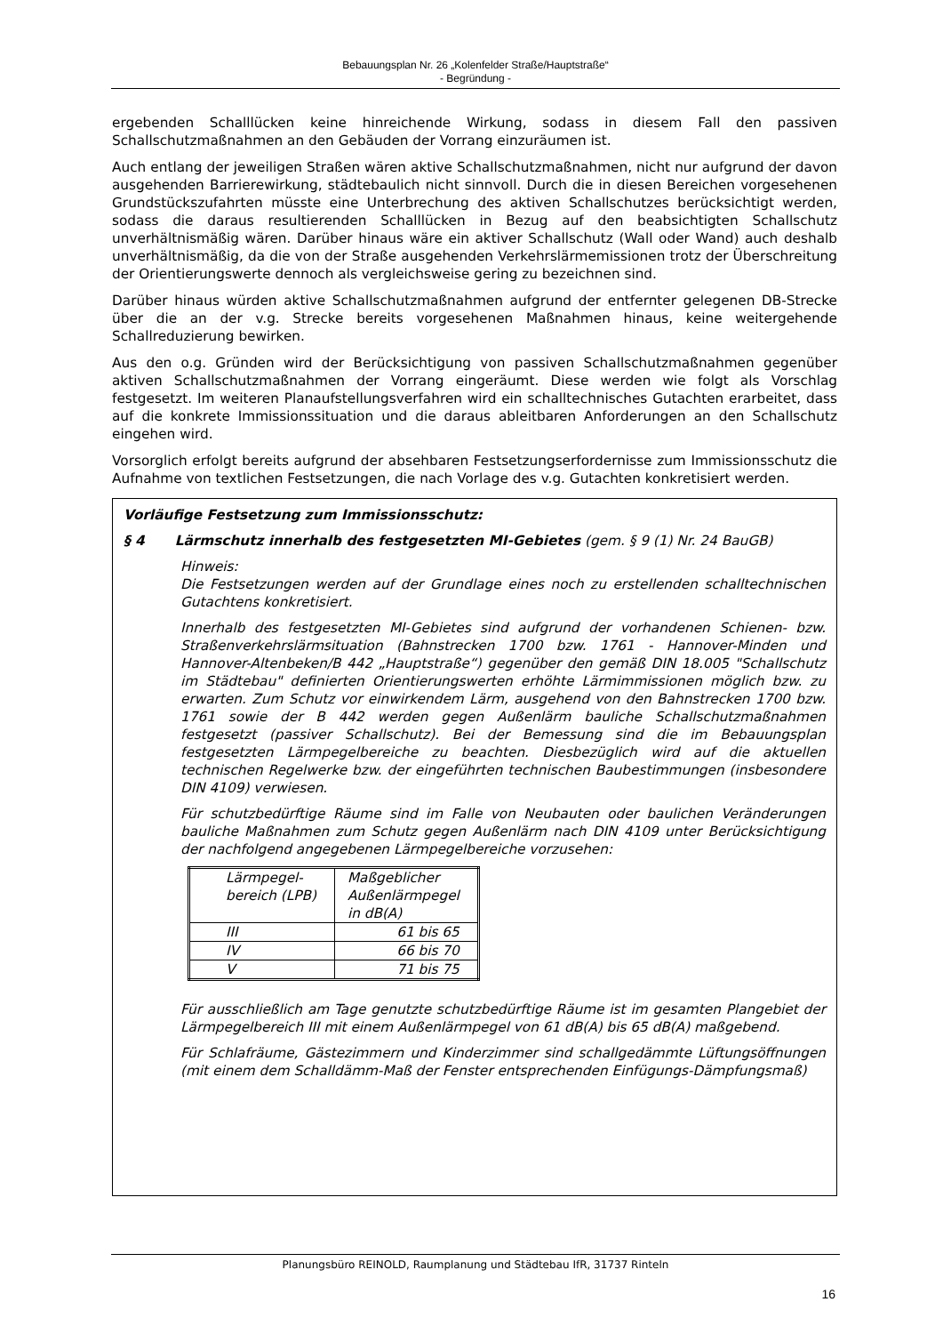Bebauungsplan Nr. 26 „Kolenfelder Straße/Hauptstraße“
- Begründung -
ergebenden Schalllücken keine hinreichende Wirkung, sodass in diesem Fall den passiven Schallschutzmaßnahmen an den Gebäuden der Vorrang einzuräumen ist.
Auch entlang der jeweiligen Straßen wären aktive Schallschutzmaßnahmen, nicht nur aufgrund der davon ausgehenden Barrierewirkung, städtebaulich nicht sinnvoll. Durch die in diesen Bereichen vorgesehenen Grundstückszufahrten müsste eine Unterbrechung des aktiven Schallschutzes berücksichtigt werden, sodass die daraus resultierenden Schalllücken in Bezug auf den beabsichtigten Schallschutz unverhältnismäßig wären. Darüber hinaus wäre ein aktiver Schallschutz (Wall oder Wand) auch deshalb unverhältnismäßig, da die von der Straße ausgehenden Verkehrslärmemissionen trotz der Überschreitung der Orientierungswerte dennoch als vergleichsweise gering zu bezeichnen sind.
Darüber hinaus würden aktive Schallschutzmaßnahmen aufgrund der entfernter gelegenen DB-Strecke über die an der v.g. Strecke bereits vorgesehenen Maßnahmen hinaus, keine weitergehende Schallreduzierung bewirken.
Aus den o.g. Gründen wird der Berücksichtigung von passiven Schallschutzmaßnahmen gegenüber aktiven Schallschutzmaßnahmen der Vorrang eingeräumt. Diese werden wie folgt als Vorschlag festgesetzt. Im weiteren Planaufstellungsverfahren wird ein schalltechnisches Gutachten erarbeitet, dass auf die konkrete Immissionssituation und die daraus ableitbaren Anforderungen an den Schallschutz eingehen wird.
Vorsorglich erfolgt bereits aufgrund der absehbaren Festsetzungserfordernisse zum Immissionsschutz die Aufnahme von textlichen Festsetzungen, die nach Vorlage des v.g. Gutachten konkretisiert werden.
Vorläufige Festsetzung zum Immissionsschutz:
§ 4 Lärmschutz innerhalb des festgesetzten MI-Gebietes (gem. § 9 (1) Nr. 24 BauGB)
Hinweis:
Die Festsetzungen werden auf der Grundlage eines noch zu erstellenden schalltechnischen Gutachtens konkretisiert.
Innerhalb des festgesetzten MI-Gebietes sind aufgrund der vorhandenen Schienen- bzw. Straßenverkehrslärmsituation (Bahnstrecken 1700 bzw. 1761 - Hannover-Minden und Hannover-Altenbeken/B 442 „Hauptstraße“) gegenüber den gemäß DIN 18.005 "Schallschutz im Städtebau" definierten Orientierungswerten erhöhte Lärmimmissionen möglich bzw. zu erwarten. Zum Schutz vor einwirkendem Lärm, ausgehend von den Bahnstrecken 1700 bzw. 1761 sowie der B 442 werden gegen Außenlärm bauliche Schallschutzmaßnahmen festgesetzt (passiver Schallschutz). Bei der Bemessung sind die im Bebauungsplan festgesetzten Lärmpegelbereiche zu beachten. Diesbezüglich wird auf die aktuellen technischen Regelwerke bzw. der eingeführten technischen Baubestimmungen (insbesondere DIN 4109) verwiesen.
Für schutzbedürftige Räume sind im Falle von Neubauten oder baulichen Veränderungen bauliche Maßnahmen zum Schutz gegen Außenlärm nach DIN 4109 unter Berücksichtigung der nachfolgend angegebenen Lärmpegelbereiche vorzusehen:
| Lärmpegel- bereich (LPB) | Maßgeblicher Außenlärmpegel in dB(A) |
| --- | --- |
| III | 61 bis 65 |
| IV | 66 bis 70 |
| V | 71 bis 75 |
Für ausschließlich am Tage genutzte schutzbedürftige Räume ist im gesamten Plangebiet der Lärmpegelbereich III mit einem Außenlärmpegel von 61 dB(A) bis 65 dB(A) maßgebend.
Für Schlafräume, Gästezimmern und Kinderzimmer sind schallgedämmte Lüftungsöffnungen (mit einem dem Schalldämm-Maß der Fenster entsprechenden Einfügungs-Dämpfungsmaß)
Planungsbüro REINOLD, Raumplanung und Städtebau IfR, 31737 Rinteln
16